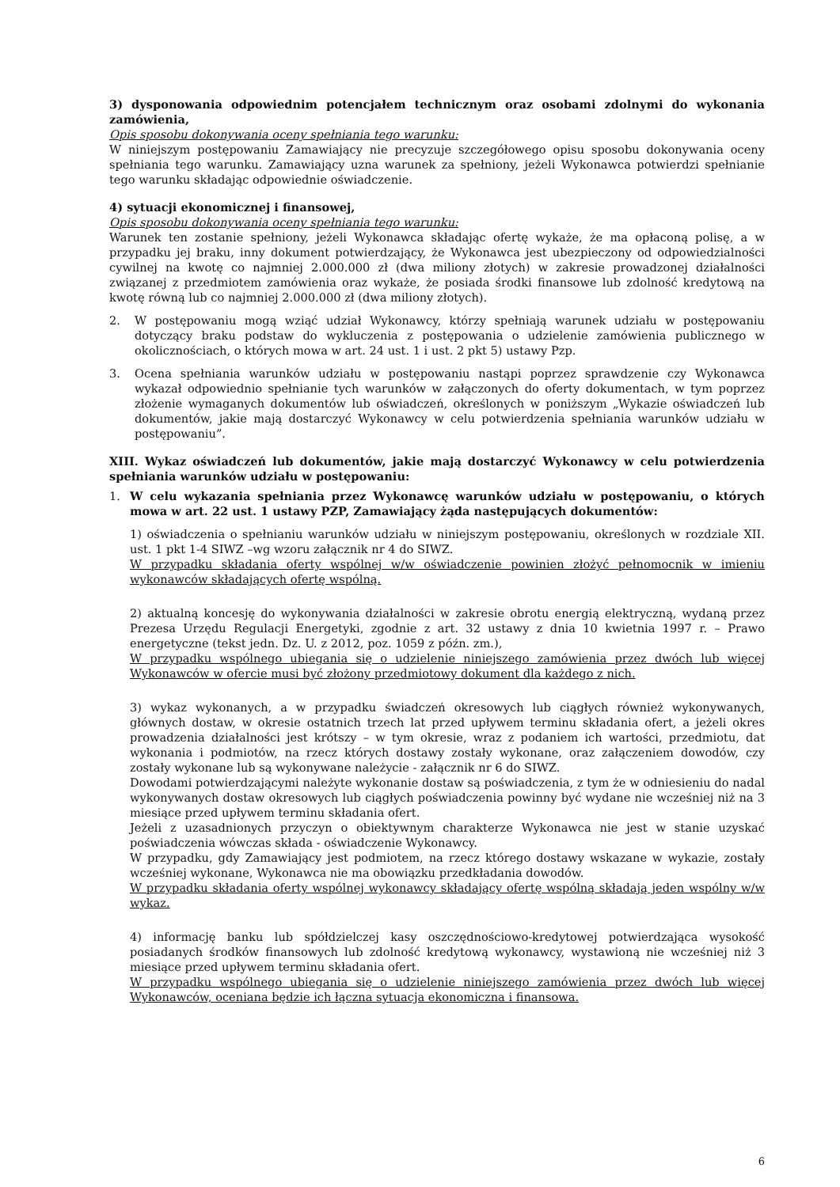3) dysponowania odpowiednim potencjałem technicznym oraz osobami zdolnymi do wykonania zamówienia,
Opis sposobu dokonywania oceny spełniania tego warunku:
W niniejszym postępowaniu Zamawiający nie precyzuje szczegółowego opisu sposobu dokonywania oceny spełniania tego warunku. Zamawiający uzna warunek za spełniony, jeżeli Wykonawca potwierdzi spełnianie tego warunku składając odpowiednie oświadczenie.
4) sytuacji ekonomicznej i finansowej,
Opis sposobu dokonywania oceny spełniania tego warunku:
Warunek ten zostanie spełniony, jeżeli Wykonawca składając ofertę wykaże, że ma opłaconą polisę, a w przypadku jej braku, inny dokument potwierdzający, że Wykonawca jest ubezpieczony od odpowiedzialności cywilnej na kwotę co najmniej 2.000.000 zł (dwa miliony złotych) w zakresie prowadzonej działalności związanej z przedmiotem zamówienia oraz wykaże, że posiada środki finansowe lub zdolność kredytową na kwotę równą lub co najmniej 2.000.000 zł (dwa miliony złotych).
2. W postępowaniu mogą wziąć udział Wykonawcy, którzy spełniają warunek udziału w postępowaniu dotyczący braku podstaw do wykluczenia z postępowania o udzielenie zamówienia publicznego w okolicznościach, o których mowa w art. 24 ust. 1 i ust. 2 pkt 5) ustawy Pzp.
3. Ocena spełniania warunków udziału w postępowaniu nastąpi poprzez sprawdzenie czy Wykonawca wykazał odpowiednio spełnianie tych warunków w załączonych do oferty dokumentach, w tym poprzez złożenie wymaganych dokumentów lub oświadczeń, określonych w poniższym „Wykazie oświadczeń lub dokumentów, jakie mają dostarczyć Wykonawcy w celu potwierdzenia spełniania warunków udziału w postępowaniu”.
XIII. Wykaz oświadczeń lub dokumentów, jakie mają dostarczyć Wykonawcy w celu potwierdzenia spełniania warunków udziału w postępowaniu:
1. W celu wykazania spełniania przez Wykonawcę warunków udziału w postępowaniu, o których mowa w art. 22 ust. 1 ustawy PZP, Zamawiający żąda następujących dokumentów:
1) oświadczenia o spełnianiu warunków udziału w niniejszym postępowaniu, określonych w rozdziale XII. ust. 1 pkt 1-4 SIWZ –wg wzoru załącznik nr 4 do SIWZ.
W przypadku składania oferty wspólnej w/w oświadczenie powinien złożyć pełnomocnik w imieniu wykonawców składających ofertę wspólną.
2) aktualną koncesję do wykonywania działalności w zakresie obrotu energią elektryczną, wydaną przez Prezesa Urzędu Regulacji Energetyki, zgodnie z art. 32 ustawy z dnia 10 kwietnia 1997 r. – Prawo energetyczne (tekst jedn. Dz. U. z 2012, poz. 1059 z późn. zm.),
W przypadku wspólnego ubiegania się o udzielenie niniejszego zamówienia przez dwóch lub więcej Wykonawców w ofercie musi być złożony przedmiotowy dokument dla każdego z nich.
3) wykaz wykonanych, a w przypadku świadczeń okresowych lub ciągłych również wykonywanych, głównych dostaw, w okresie ostatnich trzech lat przed upływem terminu składania ofert, a jeżeli okres prowadzenia działalności jest krótszy – w tym okresie, wraz z podaniem ich wartości, przedmiotu, dat wykonania i podmiotów, na rzecz których dostawy zostały wykonane, oraz załączeniem dowodów, czy zostały wykonane lub są wykonywane należycie - załącznik nr 6 do SIWZ.
Dowodami potwierdzającymi należyte wykonanie dostaw są poświadczenia, z tym że w odniesieniu do nadal wykonywanych dostaw okresowych lub ciągłych poświadczenia powinny być wydane nie wcześniej niż na 3 miesiące przed upływem terminu składania ofert.
Jeżeli z uzasadnionych przyczyn o obiektywnym charakterze Wykonawca nie jest w stanie uzyskać poświadczenia wówczas składa - oświadczenie Wykonawcy.
W przypadku, gdy Zamawiający jest podmiotem, na rzecz którego dostawy wskazane w wykazie, zostały wcześniej wykonane, Wykonawca nie ma obowiązku przedkładania dowodów.
W przypadku składania oferty wspólnej wykonawcy składający ofertę wspólną składają jeden wspólny w/w wykaz.
4) informację banku lub spółdzielczej kasy oszczędnościowo-kredytowej potwierdzająca wysokość posiadanych środków finansowych lub zdolność kredytową wykonawcy, wystawioną nie wcześniej niż 3 miesiące przed upływem terminu składania ofert.
W przypadku wspólnego ubiegania się o udzielenie niniejszego zamówienia przez dwóch lub więcej Wykonawców, oceniana będzie ich łączna sytuacja ekonomiczna i finansowa.
6